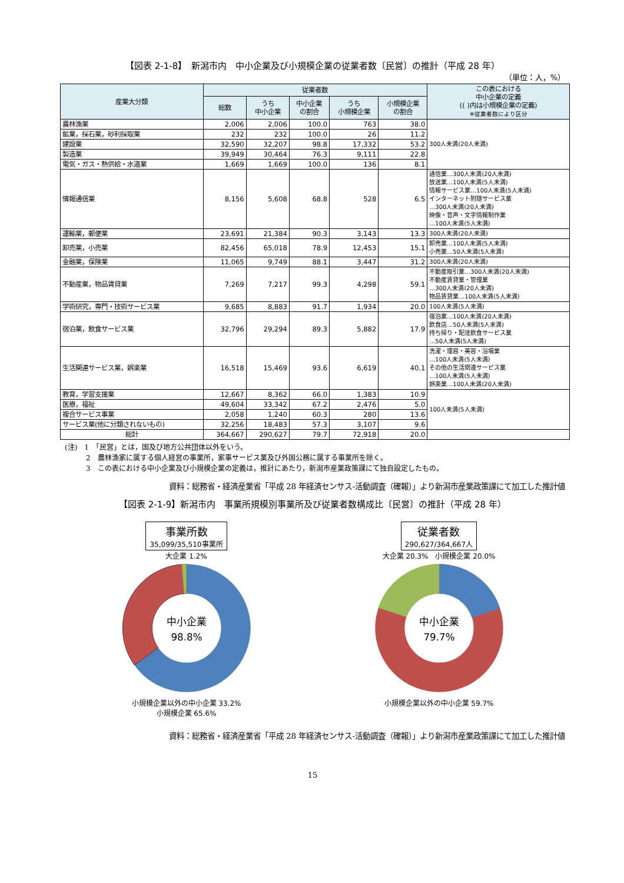【図表 2-1-8】　新潟市内　中小企業及び小規模企業の従業者数〔民営〕の推計（平成 28 年）
（単位：人，%）
| 産業大分類 | 従業者数 | | | | | この表における 中小企業の定義 (( )内は小規模企業の定義) ※従業者数により区分 |
| --- | --- | --- | --- | --- | --- | --- |
| | 総数 | うち 中小企業 | 中小企業 の割合 | うち 小規模企業 | 小規模企業 の割合 | |
| 農林漁業 | 2,006 | 2,006 | 100.0 | 763 | 38.0 | 300人未満(20人未満) |
| 鉱業，採石業，砂利採取業 | 232 | 232 | 100.0 | 26 | 11.2 | |
| 建設業 | 32,590 | 32,207 | 98.8 | 17,332 | 53.2 | |
| 製造業 | 39,949 | 30,464 | 76.3 | 9,111 | 22.8 | |
| 電気・ガス・熱供給・水道業 | 1,669 | 1,669 | 100.0 | 136 | 8.1 | |
| 情報通信業 | 8,156 | 5,608 | 68.8 | 528 | 6.5 | 通信業…300人未満(20人未満) 放送業…100人未満(5人未満) 情報サービス業…100人未満(5人未満) インターネット附随サービス業 …300人未満(20人未満) 映像・音声・文字情報制作業 …100人未満(5人未満) |
| 運輸業，郵便業 | 23,691 | 21,384 | 90.3 | 3,143 | 13.3 | 300人未満(20人未満) |
| 卸売業，小売業 | 82,456 | 65,018 | 78.9 | 12,453 | 15.1 | 卸売業…100人未満(5人未満) 小売業…50人未満(5人未満) |
| 金融業，保険業 | 11,065 | 9,749 | 88.1 | 3,447 | 31.2 | 300人未満(20人未満) |
| 不動産業，物品賃貸業 | 7,269 | 7,217 | 99.3 | 4,298 | 59.1 | 不動産取引業…300人未満(20人未満) 不動産賃貸業・管理業 …300人未満(20人未満) 物品賃貸業…100人未満(5人未満) |
| 学術研究，専門・技術サービス業 | 9,685 | 8,883 | 91.7 | 1,934 | 20.0 | 100人未満(5人未満) |
| 宿泊業，飲食サービス業 | 32,796 | 29,294 | 89.3 | 5,882 | 17.9 | 宿泊業…100人未満(20人未満) 飲食店…50人未満(5人未満) 持ち帰り・配達飲食サービス業 …50人未満(5人未満) |
| 生活関連サービス業，娯楽業 | 16,518 | 15,469 | 93.6 | 6,619 | 40.1 | 洗濯・理容・美容・浴場業 …100人未満(5人未満) その他の生活関連サービス業 …100人未満(5人未満) 娯楽業…100人未満(20人未満) |
| 教育，学習支援業 | 12,667 | 8,362 | 66.0 | 1,383 | 10.9 | 100人未満(5人未満) |
| 医療，福祉 | 49,604 | 33,342 | 67.2 | 2,476 | 5.0 | |
| 複合サービス事業 | 2,058 | 1,240 | 60.3 | 280 | 13.6 | |
| サービス業(他に分類されないもの) | 32,256 | 18,483 | 57.3 | 3,107 | 9.6 | |
| 総計 | 364,667 | 290,627 | 79.7 | 72,918 | 20.0 | |
(注)　1　「民営」とは，国及び地方公共団体以外をいう。
　　　2　農林漁家に属する個人経営の事業所，家事サービス業及び外国公務に属する事業所を除く。
　　　3　この表における中小企業及び小規模企業の定義は，推計にあたり，新潟市産業政策課にて独自設定したもの。
資料：総務省・経済産業省「平成 28 年経済センサス-活動調査（確報）」より新潟市産業政策課にて加工した推計値
【図表 2-1-9】新潟市内　事業所規模別事業所及び従業者数構成比〔民営〕の推計（平成 28 年）
事業所数 35,099/35,510事業所
大企業 1.2%
中小企業
98.8%
小規模企業以外の中小企業 33.2%
小規模企業 65.6%
従業者数 290,627/364,667人
大企業 20.3%　小規模企業 20.0%
中小企業
79.7%
小規模企業以外の中小企業 59.7%
資料：総務省・経済産業省「平成 28 年経済センサス-活動調査（確報）」より新潟市産業政策課にて加工した推計値
15